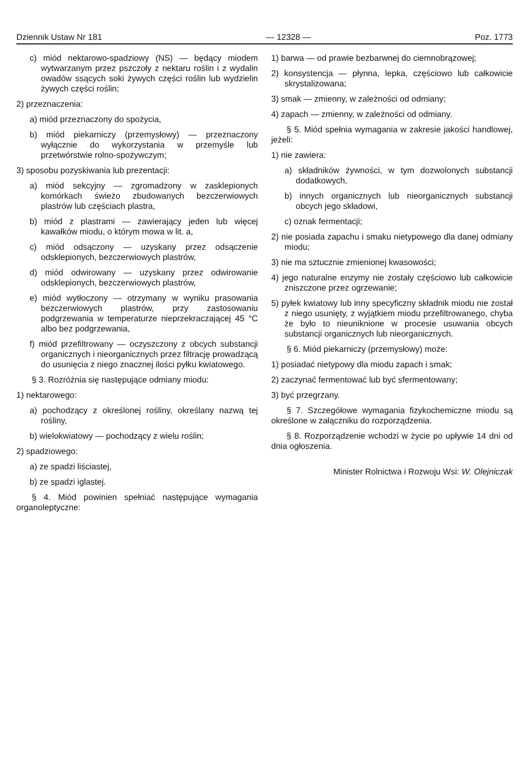Dziennik Ustaw Nr 181 — 12328 — Poz. 1773
c) miód nektarowo-spadziowy (NS) — będący miodem wytwarzanym przez pszczoły z nektaru roślin i z wydalin owadów ssących soki żywych części roślin lub wydzielin żywych części roślin;
2) przeznaczenia:
a) miód przeznaczony do spożycia,
b) miód piekarniczy (przemysłowy) — przeznaczony wyłącznie do wykorzystania w przemyśle lub przetwórstwie rolno-spożywczym;
3) sposobu pozyskiwania lub prezentacji:
a) miód sekcyjny — zgromadzony w zasklepionych komórkach świeżo zbudowanych bezczerwiowych plastrów lub częściach plastra,
b) miód z plastrami — zawierający jeden lub więcej kawałków miodu, o którym mowa w lit. a,
c) miód odsączony — uzyskany przez odsączenie odsklepionych, bezczerwiowych plastrów,
d) miód odwirowany — uzyskany przez odwirowanie odsklepionych, bezczerwiowych plastrów,
e) miód wytłoczony — otrzymany w wyniku prasowania bezczerwiowych plastrów, przy zastosowaniu podgrzewania w temperaturze nieprzekraczającej 45 °C albo bez podgrzewania,
f) miód przefiltrowany — oczyszczony z obcych substancji organicznych i nieorganicznych przez filtrację prowadzącą do usunięcia z niego znacznej ilości pyłku kwiatowego.
§ 3. Rozróżnia się następujące odmiany miodu:
1) nektarowego:
a) pochodzący z określonej rośliny, określany nazwą tej rośliny,
b) wielokwiatowy — pochodzący z wielu roślin;
2) spadziowego:
a) ze spadzi liściastej,
b) ze spadzi iglastej.
§ 4. Miód powinien spełniać następujące wymagania organoleptyczne:
1) barwa — od prawie bezbarwnej do ciemnobrązowej;
2) konsystencja — płynna, lepka, częściowo lub całkowicie skrystalizowana;
3) smak — zmienny, w zależności od odmiany;
4) zapach — zmienny, w zależności od odmiany.
§ 5. Miód spełnia wymagania w zakresie jakości handlowej, jeżeli:
1) nie zawiera:
a) składników żywności, w tym dozwolonych substancji dodatkowych,
b) innych organicznych lub nieorganicznych substancji obcych jego składowi,
c) oznak fermentacji;
2) nie posiada zapachu i smaku nietypowego dla danej odmiany miodu;
3) nie ma sztucznie zmienionej kwasowości;
4) jego naturalne enzymy nie zostały częściowo lub całkowicie zniszczone przez ogrzewanie;
5) pyłek kwiatowy lub inny specyficzny składnik miodu nie został z niego usunięty, z wyjątkiem miodu przefiltrowanego, chyba że było to nieuniknione w procesie usuwania obcych substancji organicznych lub nieorganicznych.
§ 6. Miód piekarniczy (przemysłowy) może:
1) posiadać nietypowy dla miodu zapach i smak;
2) zaczynać fermentować lub być sfermentowany;
3) być przegrzany.
§ 7. Szczegółowe wymagania fizykochemiczne miodu są określone w załączniku do rozporządzenia.
§ 8. Rozporządzenie wchodzi w życie po upływie 14 dni od dnia ogłoszenia.
Minister Rolnictwa i Rozwoju Wsi: W. Olejniczak